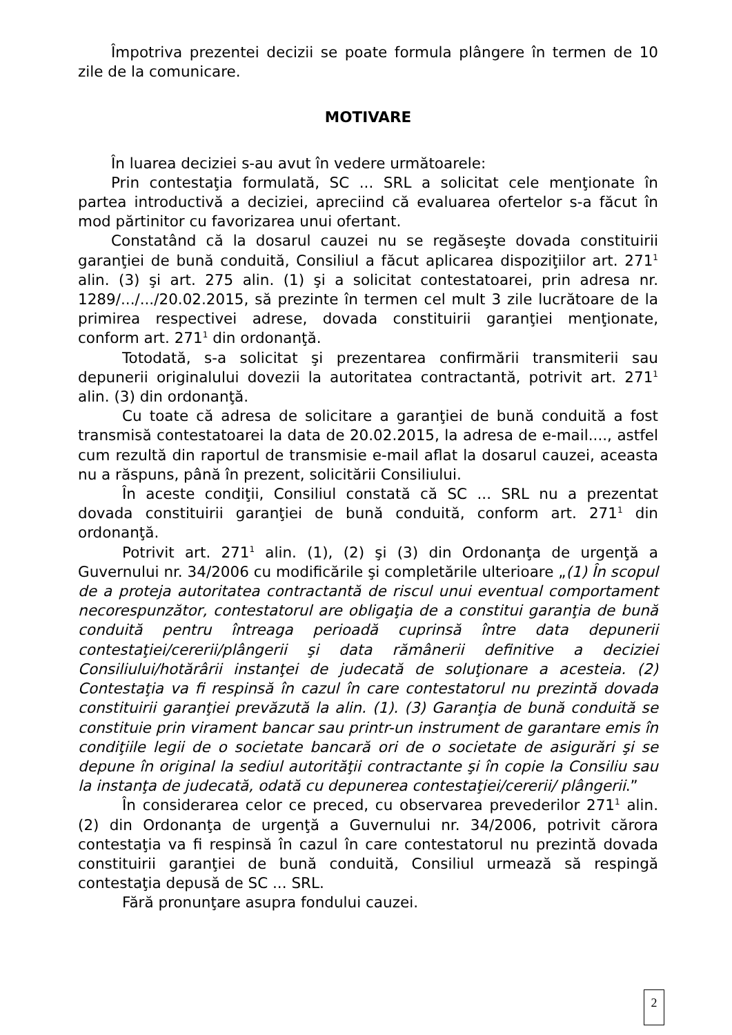Împotriva prezentei decizii se poate formula plângere în termen de 10 zile de la comunicare.
MOTIVARE
În luarea deciziei s-au avut în vedere următoarele:
Prin contestaţia formulată, SC ... SRL a solicitat cele menţionate în partea introductivă a deciziei, apreciind că evaluarea ofertelor s-a făcut în mod părtinitor cu favorizarea unui ofertant.
Constatând că la dosarul cauzei nu se regăseşte dovada constituirii garanţiei de bună conduită, Consiliul a făcut aplicarea dispoziţiilor art. 271<sup>1</sup> alin. (3) şi art. 275 alin. (1) şi a solicitat contestatoarei, prin adresa nr. 1289/.../.../20.02.2015, să prezinte în termen cel mult 3 zile lucrătoare de la primirea respectivei adrese, dovada constituirii garanţiei menţionate, conform art. 271<sup>1</sup> din ordonanţă.
Totodată, s-a solicitat şi prezentarea confirmării transmiterii sau depunerii originalului dovezii la autoritatea contractantă, potrivit art. 271<sup>1</sup> alin. (3) din ordonanţă.
Cu toate că adresa de solicitare a garanţiei de bună conduită a fost transmisă contestatoarei la data de 20.02.2015, la adresa de e-mail...., astfel cum rezultă din raportul de transmisie e-mail aflat la dosarul cauzei, aceasta nu a răspuns, până în prezent, solicitării Consiliului.
În aceste condiţii, Consiliul constată că SC ... SRL nu a prezentat dovada constituirii garanţiei de bună conduită, conform art. 271<sup>1</sup> din ordonanţă.
Potrivit art. 271<sup>1</sup> alin. (1), (2) şi (3) din Ordonanţa de urgenţă a Guvernului nr. 34/2006 cu modificările şi completările ulterioare „(1) În scopul de a proteja autoritatea contractantă de riscul unui eventual comportament necorespunzător, contestatorul are obligaţia de a constitui garanţia de bună conduită pentru întreaga perioadă cuprinsă între data depunerii contestaţiei/cererii/plângerii şi data rămânerii definitive a deciziei Consiliului/hotărârii instanţei de judecată de soluţionare a acesteia. (2) Contestaţia va fi respinsă în cazul în care contestatorul nu prezintă dovada constituirii garanţiei prevăzută la alin. (1). (3) Garanţia de bună conduită se constituie prin virament bancar sau printr-un instrument de garantare emis în condiţiile legii de o societate bancară ori de o societate de asigurări şi se depune în original la sediul autorităţii contractante şi în copie la Consiliu sau la instanţa de judecată, odată cu depunerea contestaţiei/cererii/ plângerii.”
În considerarea celor ce preced, cu observarea prevederilor 271<sup>1</sup> alin. (2) din Ordonanţa de urgenţă a Guvernului nr. 34/2006, potrivit cărora contestaţia va fi respinsă în cazul în care contestatorul nu prezintă dovada constituirii garanţiei de bună conduită, Consiliul urmează să respingă contestaţia depusă de SC ... SRL.
Fără pronunţare asupra fondului cauzei.
2